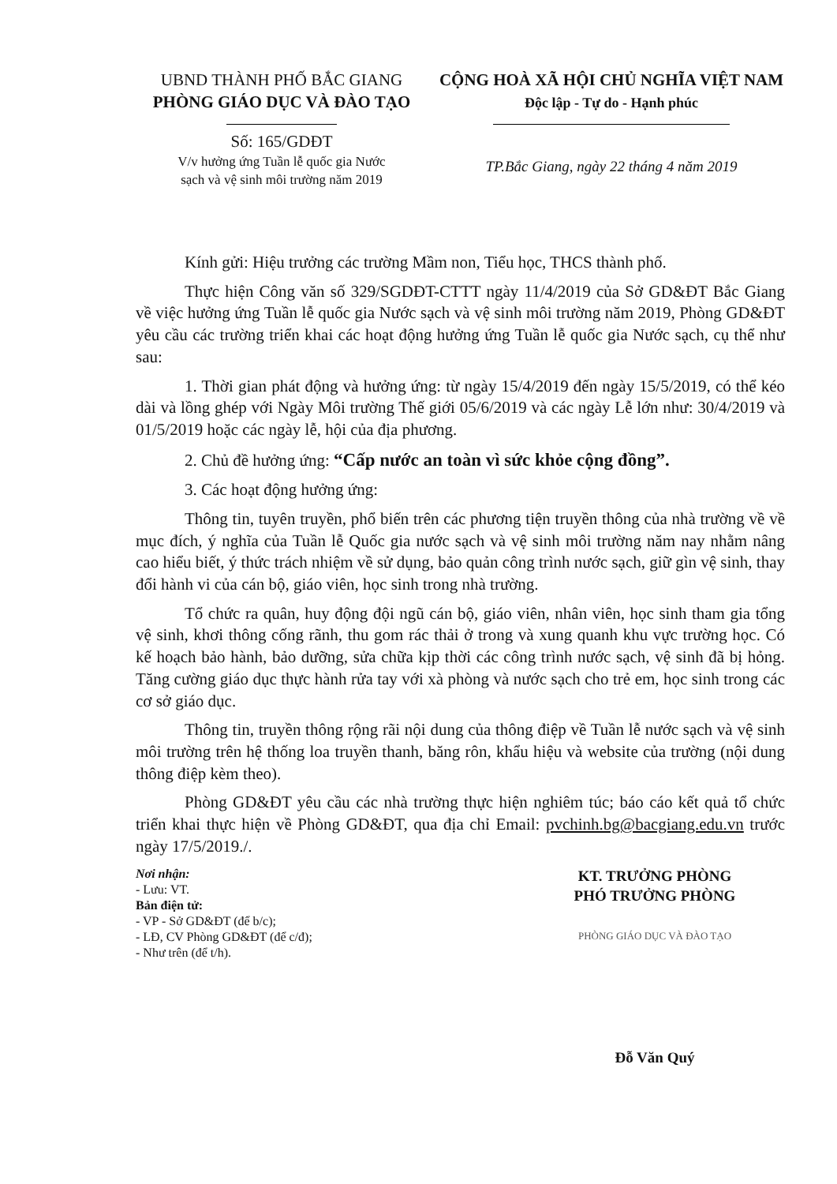UBND THÀNH PHỐ BẮC GIANG
PHÒNG GIÁO DỤC VÀ ĐÀO TẠO
Số: 165/GDĐT
V/v hưởng ứng Tuần lễ quốc gia Nước
sạch và vệ sinh môi trường năm 2019
CỘNG HOÀ XÃ HỘI CHỦ NGHĨA VIỆT NAM
Độc lập - Tự do - Hạnh phúc
TP.Bắc Giang, ngày 22 tháng 4 năm 2019
Kính gửi: Hiệu trưởng các trường Mầm non, Tiểu học, THCS thành phố.
Thực hiện Công văn số 329/SGDĐT-CTTT ngày 11/4/2019 của Sở GD&ĐT Bắc Giang về việc hưởng ứng Tuần lễ quốc gia Nước sạch và vệ sinh môi trường năm 2019, Phòng GD&ĐT yêu cầu các trường triển khai các hoạt động hưởng ứng Tuần lễ quốc gia Nước sạch, cụ thể như sau:
1. Thời gian phát động và hưởng ứng: từ ngày 15/4/2019 đến ngày 15/5/2019, có thể kéo dài và lồng ghép với Ngày Môi trường Thế giới 05/6/2019 và các ngày Lễ lớn như: 30/4/2019 và 01/5/2019 hoặc các ngày lễ, hội của địa phương.
2. Chủ đề hưởng ứng: “Cấp nước an toàn vì sức khỏe cộng đồng”.
3. Các hoạt động hưởng ứng:
Thông tin, tuyên truyền, phổ biến trên các phương tiện truyền thông của nhà trường về về mục đích, ý nghĩa của Tuần lễ Quốc gia nước sạch và vệ sinh môi trường năm nay nhằm nâng cao hiểu biết, ý thức trách nhiệm về sử dụng, bảo quản công trình nước sạch, giữ gìn vệ sinh, thay đổi hành vi của cán bộ, giáo viên, học sinh trong nhà trường.
Tổ chức ra quân, huy động đội ngũ cán bộ, giáo viên, nhân viên, học sinh tham gia tổng vệ sinh, khơi thông cống rãnh, thu gom rác thải ở trong và xung quanh khu vực trường học. Có kế hoạch bảo hành, bảo dưỡng, sửa chữa kịp thời các công trình nước sạch, vệ sinh đã bị hỏng. Tăng cường giáo dục thực hành rửa tay với xà phòng và nước sạch cho trẻ em, học sinh trong các cơ sở giáo dục.
Thông tin, truyền thông rộng rãi nội dung của thông điệp về Tuần lễ nước sạch và vệ sinh môi trường trên hệ thống loa truyền thanh, băng rôn, khẩu hiệu và website của trường (nội dung thông điệp kèm theo).
Phòng GD&ĐT yêu cầu các nhà trường thực hiện nghiêm túc; báo cáo kết quả tổ chức triển khai thực hiện về Phòng GD&ĐT, qua địa chỉ Email: pvchinh.bg@bacgiang.edu.vn trước ngày 17/5/2019./.
Nơi nhận:
- Lưu: VT.
Bản điện tử:
- VP - Sở GD&ĐT (để b/c);
- LĐ, CV Phòng GD&ĐT (để c/đ);
- Như trên (để t/h).
KT. TRƯỞNG PHÒNG
PHÓ TRƯỞNG PHÒNG
PHÒNG GIÁO DỤC VÀ ĐÀO TẠO
Đỗ Văn Quý